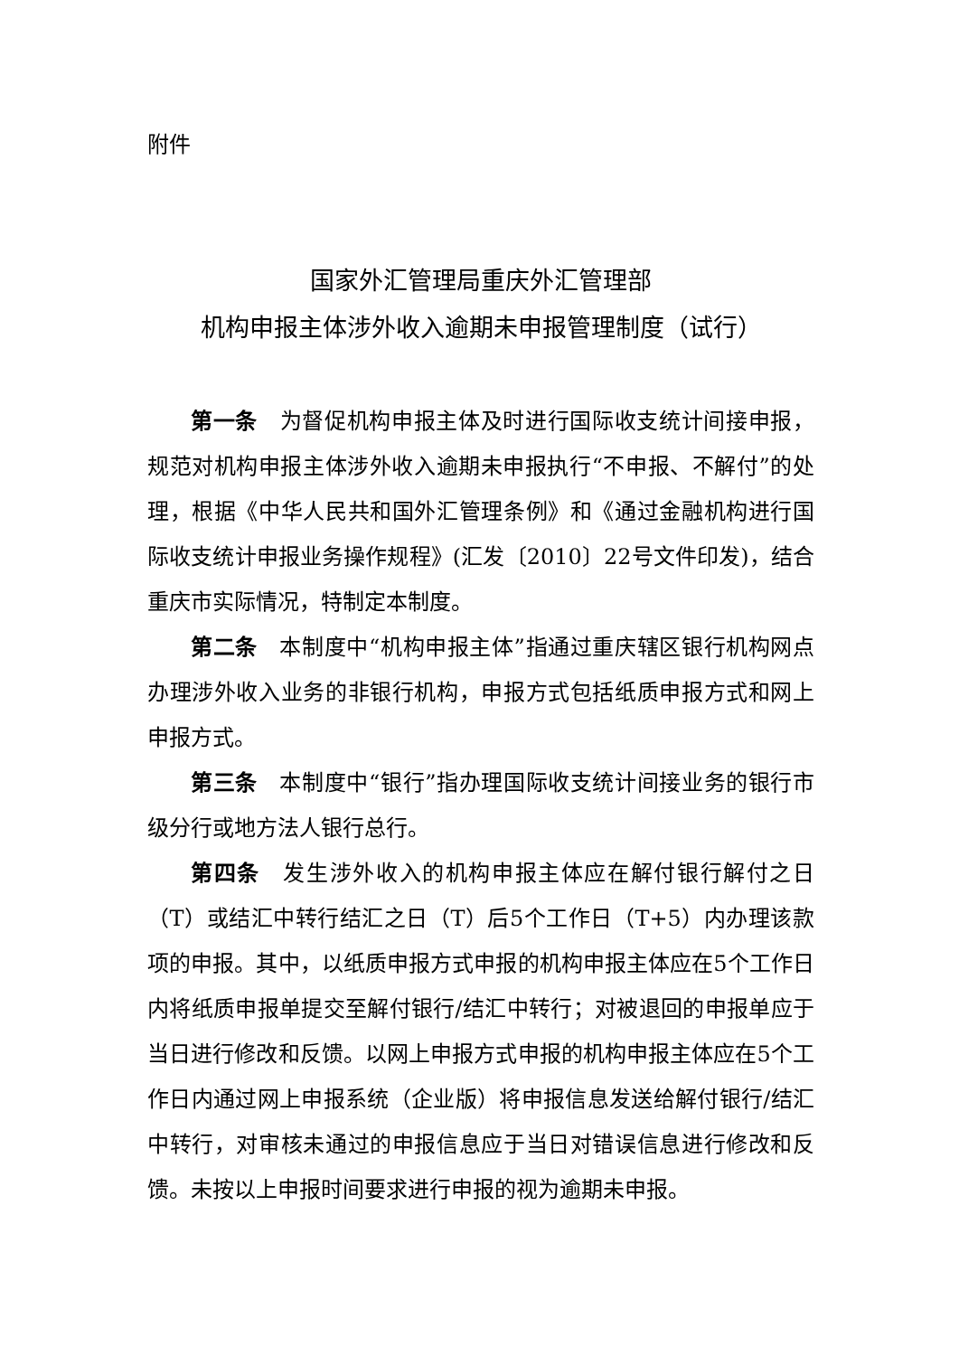附件
国家外汇管理局重庆外汇管理部
机构申报主体涉外收入逾期未申报管理制度（试行）
第一条　为督促机构申报主体及时进行国际收支统计间接申报，规范对机构申报主体涉外收入逾期未申报执行“不申报、不解付”的处理，根据《中华人民共和国外汇管理条例》和《通过金融机构进行国际收支统计申报业务操作规程》(汇发〔2010〕22号文件印发)，结合重庆市实际情况，特制定本制度。
第二条　本制度中“机构申报主体”指通过重庆辖区银行机构网点办理涉外收入业务的非银行机构，申报方式包括纸质申报方式和网上申报方式。
第三条　本制度中“银行”指办理国际收支统计间接业务的银行市级分行或地方法人银行总行。
第四条　发生涉外收入的机构申报主体应在解付银行解付之日（T）或结汇中转行结汇之日（T）后5个工作日（T+5）内办理该款项的申报。其中，以纸质申报方式申报的机构申报主体应在5个工作日内将纸质申报单提交至解付银行/结汇中转行；对被退回的申报单应于当日进行修改和反馈。以网上申报方式申报的机构申报主体应在5个工作日内通过网上申报系统（企业版）将申报信息发送给解付银行/结汇中转行，对审核未通过的申报信息应于当日对错误信息进行修改和反馈。未按以上申报时间要求进行申报的视为逾期未申报。